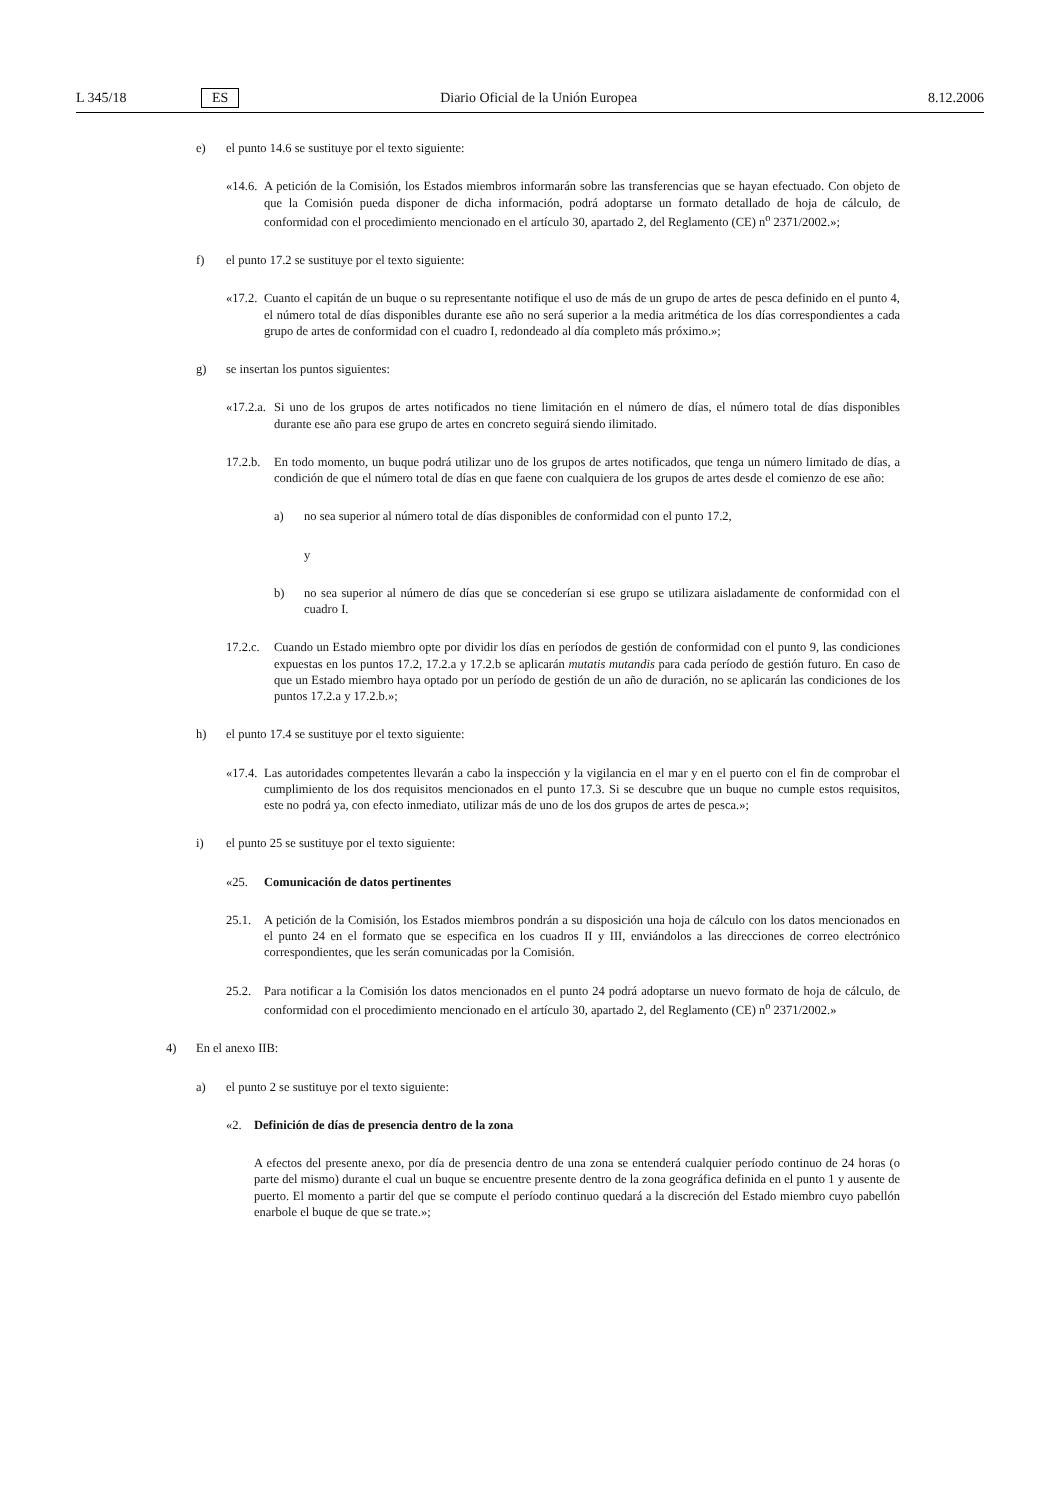L 345/18 ES Diario Oficial de la Unión Europea 8.12.2006
e) el punto 14.6 se sustituye por el texto siguiente:
«14.6. A petición de la Comisión, los Estados miembros informarán sobre las transferencias que se hayan efectuado. Con objeto de que la Comisión pueda disponer de dicha información, podrá adoptarse un formato detallado de hoja de cálculo, de conformidad con el procedimiento mencionado en el artículo 30, apartado 2, del Reglamento (CE) n<sup>o</sup> 2371/2002.»;
f) el punto 17.2 se sustituye por el texto siguiente:
«17.2. Cuanto el capitán de un buque o su representante notifique el uso de más de un grupo de artes de pesca definido en el punto 4, el número total de días disponibles durante ese año no será superior a la media aritmética de los días correspondientes a cada grupo de artes de conformidad con el cuadro I, redondeado al día completo más próximo.»;
g) se insertan los puntos siguientes:
«17.2.a. Si uno de los grupos de artes notificados no tiene limitación en el número de días, el número total de días disponibles durante ese año para ese grupo de artes en concreto seguirá siendo ilimitado.
17.2.b. En todo momento, un buque podrá utilizar uno de los grupos de artes notificados, que tenga un número limitado de días, a condición de que el número total de días en que faene con cualquiera de los grupos de artes desde el comienzo de ese año:
a) no sea superior al número total de días disponibles de conformidad con el punto 17.2,
y
b) no sea superior al número de días que se concederían si ese grupo se utilizara aisladamente de conformidad con el cuadro I.
17.2.c. Cuando un Estado miembro opte por dividir los días en períodos de gestión de conformidad con el punto 9, las condiciones expuestas en los puntos 17.2, 17.2.a y 17.2.b se aplicarán mutatis mutandis para cada período de gestión futuro. En caso de que un Estado miembro haya optado por un período de gestión de un año de duración, no se aplicarán las condiciones de los puntos 17.2.a y 17.2.b.»;
h) el punto 17.4 se sustituye por el texto siguiente:
«17.4. Las autoridades competentes llevarán a cabo la inspección y la vigilancia en el mar y en el puerto con el fin de comprobar el cumplimiento de los dos requisitos mencionados en el punto 17.3. Si se descubre que un buque no cumple estos requisitos, este no podrá ya, con efecto inmediato, utilizar más de uno de los dos grupos de artes de pesca.»;
i) el punto 25 se sustituye por el texto siguiente:
«25. Comunicación de datos pertinentes
25.1. A petición de la Comisión, los Estados miembros pondrán a su disposición una hoja de cálculo con los datos mencionados en el punto 24 en el formato que se especifica en los cuadros II y III, enviándolos a las direcciones de correo electrónico correspondientes, que les serán comunicadas por la Comisión.
25.2. Para notificar a la Comisión los datos mencionados en el punto 24 podrá adoptarse un nuevo formato de hoja de cálculo, de conformidad con el procedimiento mencionado en el artículo 30, apartado 2, del Reglamento (CE) n<sup>o</sup> 2371/2002.»
4) En el anexo IIB:
a) el punto 2 se sustituye por el texto siguiente:
«2. Definición de días de presencia dentro de la zona
A efectos del presente anexo, por día de presencia dentro de una zona se entenderá cualquier período continuo de 24 horas (o parte del mismo) durante el cual un buque se encuentre presente dentro de la zona geográfica definida en el punto 1 y ausente de puerto. El momento a partir del que se compute el período continuo quedará a la discreción del Estado miembro cuyo pabellón enarbole el buque de que se trate.»;